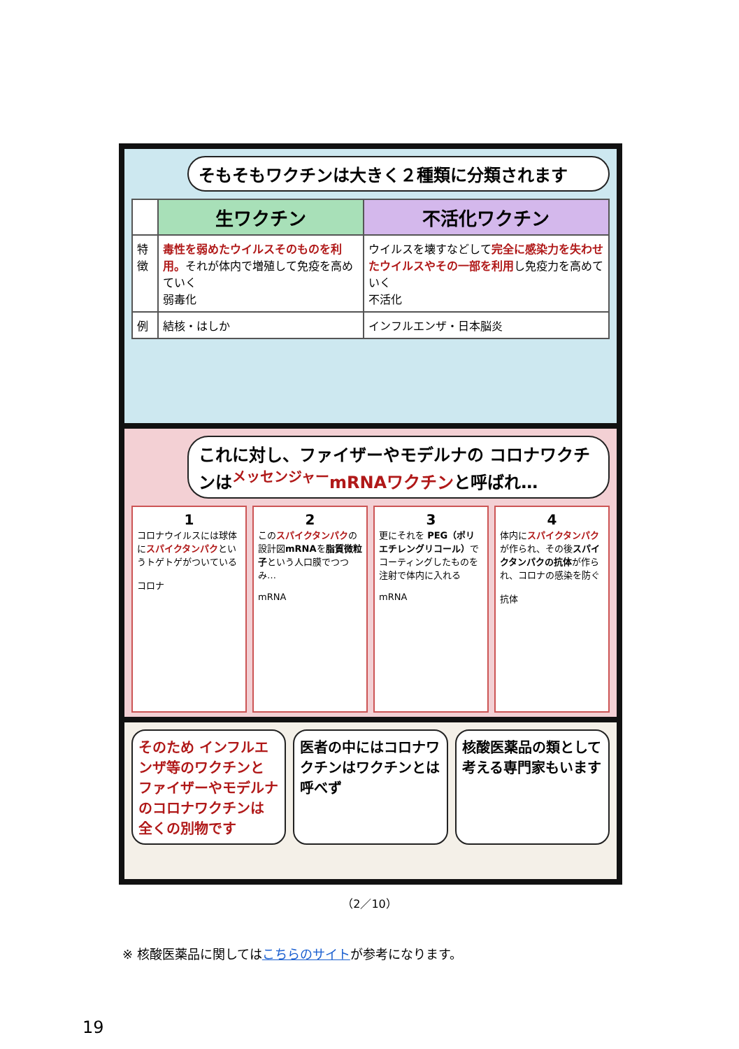そもそもワクチンは大きく２種類に分類されます
| | 生ワクチン | 不活化ワクチン |
| --- | --- | --- |
| 特徴 | 毒性を弱めたウイルスそのものを利用。 それが体内で増殖して免疫を高めていく 弱毒化 | ウイルスを壊すなどして 完全に感染力を失わせたウイルスやその一部を利用 し免疫力を高めていく 不活化 |
| 例 | 結核・はしか | インフルエンザ・日本脳炎 |
これに対し、ファイザーやモデルナの コロナワクチンは<sup>メッセンジャー</sup>mRNAワクチンと呼ばれ…
1
コロナウイルスには球体にスパイクタンパクというトゲトゲがついている
コロナ
2
このスパイクタンパクの設計図mRNAを脂質微粒子という人口膜でつつみ…
mRNA
3
更にそれを PEG（ポリエチレングリコール）でコーティングしたものを注射で体内に入れる
mRNA
4
体内にスパイクタンパクが作られ、その後スパイクタンパクの抗体が作られ、コロナの感染を防ぐ
抗体
そのため インフルエンザ等のワクチンと ファイザーやモデルナのコロナワクチンは 全くの別物です
医者の中にはコロナワクチンはワクチンとは呼べず
核酸医薬品の類として考える専門家もいます
（2／10）
※ 核酸医薬品に関してはこちらのサイトが参考になります。
19